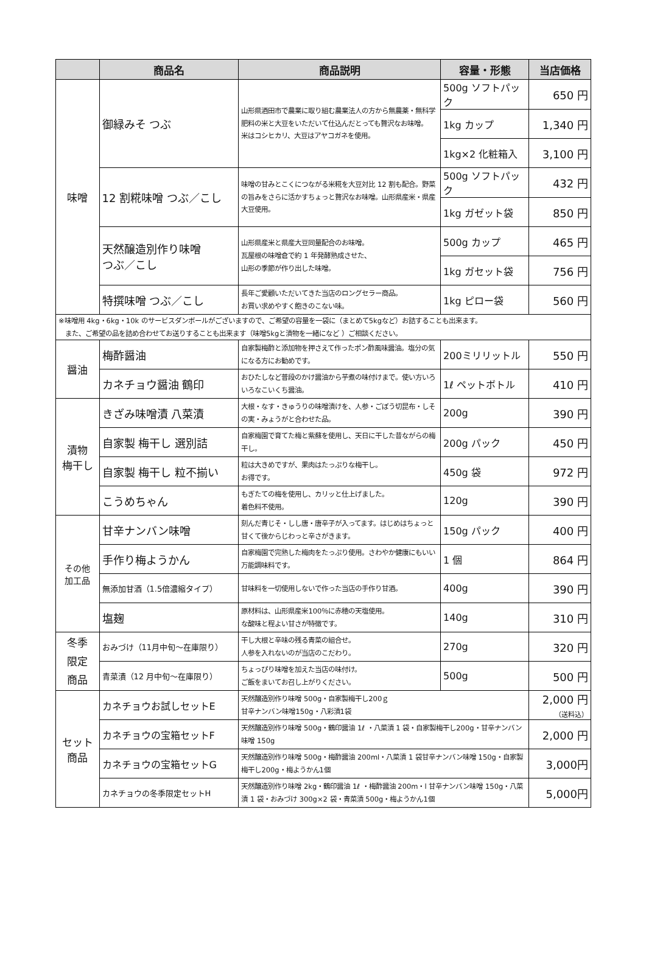| | 商品名 | 商品説明 | 容量・形態 | 当店価格 |
| --- | --- | --- | --- | --- |
| 味噌 | 御緑みそ つぶ | 山形県酒田市で農業に取り組む農業法人の方から無農薬・無科学肥料の米と大豆をいただいて仕込んだとっても贅沢なお味噌。 米はコシヒカリ、大豆はアヤコガネを使用。 | 500g ソフトパック | 650 円 |
| | | | 1kg カップ | 1,340 円 |
| | | | 1kg×2 化粧箱入 | 3,100 円 |
| | 12 割糀味噌 つぶ／こし | 味噌の甘みとこくにつながる米糀を大豆対比 12 割も配合。野菜の旨みをさらに活かすちょっと贅沢なお味噌。山形県産米・県産大豆使用。 | 500g ソフトパック | 432 円 |
| | | | 1kg ガゼット袋 | 850 円 |
| | 天然醸造別作り味噌 つぶ／こし | 山形県産米と県産大豆同量配合のお味噌。 瓦屋根の味噌倉で約 1 年発酵熟成させた、 山形の季節が作り出した味噌。 | 500g カップ | 465 円 |
| | | | 1kg ガセット袋 | 756 円 |
| | 特撰味噌 つぶ／こし | 長年ご愛顧いただいてきた当店のロングセラー商品。 お買い求めやすく飽きのこない味。 | 1kg ピロー袋 | 560 円 |
| ※味噌用 4kg・6kg・10k のサービスダンボールがございますので、ご希望の容量を一袋に（まとめて5kgなど）お詰することも出来ます。 また、ご希望の品を詰め合わせてお送りすることも出来ます（味噌5kgと漬物を一緒になど ）ご相談ください。 | | | | |
| 醤油 | 梅酢醤油 | 自家製梅酢と添加物を押さえて作ったポン酢風味醤油。塩分の気になる方にお勧めです。 | 200ミリリットル | 550 円 |
| | カネチョウ醤油 鶴印 | おひたしなど普段のかけ醤油から芋煮の味付けまで。使い方いろいろなこいくち醤油。 | 1ℓ ペットボトル | 410 円 |
| 漬物 梅干し | きざみ味噌漬 八菜漬 | 大根・なす・きゅうりの味噌漬けを、人参・ごぼう切昆布・しその実・みょうがと合わせた品。 | 200g | 390 円 |
| | 自家製 梅干し 選別詰 | 自家梅園で育てた梅と紫蘇を使用し、天日に干した昔ながらの梅干し。 | 200g パック | 450 円 |
| | 自家製 梅干し 粒不揃い | 粒は大きめですが、果肉はたっぷりな梅干し。 お得です。 | 450g 袋 | 972 円 |
| | こうめちゃん | もぎたての梅を使用し、カリッと仕上げました。 着色料不使用。 | 120g | 390 円 |
| その他 加工品 | 甘辛ナンバン味噌 | 刻んだ青じそ・しし唐・唐辛子が入ってます。はじめはちょっと甘くて後からじわっと辛さがきます。 | 150g パック | 400 円 |
| | 手作り梅ようかん | 自家梅園で完熟した梅肉をたっぷり使用。さわやか健康にもいい万能調味料です。 | 1 個 | 864 円 |
| | 無添加甘酒（1.5倍濃縮タイプ） | 甘味料を一切使用しないで作った当店の手作り甘酒。 | 400g | 390 円 |
| | 塩麹 | 原材料は、山形県産米100％に赤穂の天塩使用。 な酸味と程よい甘さが特徴です。 | 140g | 310 円 |
| 冬季 限定 商品 | おみづけ（11月中旬〜在庫限り） | 干し大根と辛味の残る青菜の組合せ。 人参を入れないのが当店のこだわり。 | 270g | 320 円 |
| | 青菜漬（12 月中旬〜在庫限り） | ちょっぴり味噌を加えた当店の味付け。 ご飯をまいてお召し上がりください。 | 500g | 500 円 |
| セット 商品 | カネチョウお試しセットE | 天然醸造別作り味噌 500g・自家製梅干し200ｇ 甘辛ナンバン味噌150g・八彩漬1袋 | | 2,000 円 （送料込） |
| | カネチョウの宝箱セットF | 天然醸造別作り味噌 500g・鶴印醤油 1ℓ ・八菜漬 1 袋・自家製梅干し200g・甘辛ナンバン味噌 150g | | 2,000 円 |
| | カネチョウの宝箱セットG | 天然醸造別作り味噌 500g・梅酢醤油 200ml・八菜漬 1 袋甘辛ナンバン味噌 150g・自家製梅干し200g・梅ようかん1個 | | 3,000円 |
| | カネチョウの冬季限定セットH | 天然醸造別作り味噌 2kg・鶴印醤油 1ℓ ・梅酢醤油 200m・l 甘辛ナンバン味噌 150g・八菜漬 1 袋・おみづけ 300g×2 袋・青菜漬 500g・梅ようかん1個 | | 5,000円 |